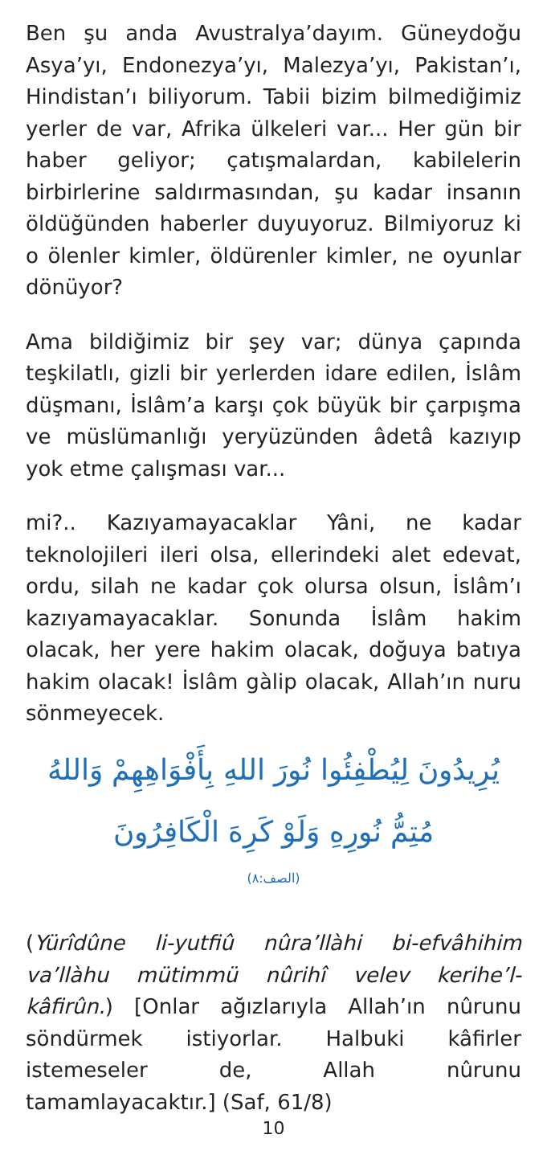Ben şu anda Avustralya’dayım. Güneydoğu Asya’yı, Endonezya’yı, Malezya’yı, Pakistan’ı, Hindistan’ı biliyorum. Tabii bizim bilmediğimiz yerler de var, Afrika ülkeleri var... Her gün bir haber geliyor; çatışmalardan, kabilelerin birbirlerine saldırmasından, şu kadar insanın öldüğünden haberler duyuyoruz. Bilmiyoruz ki o ölenler kimler, öldürenler kimler, ne oyunlar dönüyor?
Ama bildiğimiz bir şey var; dünya çapında teşkilatlı, gizli bir yerlerden idare edilen, İslâm düşmanı, İslâm’a karşı çok büyük bir çarpışma ve müslümanlığı yeryüzünden âdetâ kazıyıp yok etme çalışması var...
mi?.. Kazıyamayacaklar Yâni, ne kadar teknolojileri ileri olsa, ellerindeki alet edevat, ordu, silah ne kadar çok olursa olsun, İslâm’ı kazıyamayacaklar. Sonunda İslâm hakim olacak, her yere hakim olacak, doğuya batıya hakim olacak! İslâm gàlip olacak, Allah’ın nuru sönmeyecek.
يُرِيدُونَ لِيُطْفِئُوا نُورَ اللهِ بِأَفْوَاهِهِمْ وَاللهُ
مُتِمُّ نُورِهِ وَلَوْ كَرِهَ الْكَافِرُونَ
(الصف:٨)
(Yürîdûne li-yutfiû nûra’llàhi bi-efvâhihim va’llàhu mütimmü nûrihî velev kerihe’l-kâfirûn.) [Onlar ağızlarıyla Allah’ın nûrunu söndürmek istiyorlar. Halbuki kâfirler istemeseler de, Allah nûrunu tamamlayacaktır.] (Saf, 61/8)
10